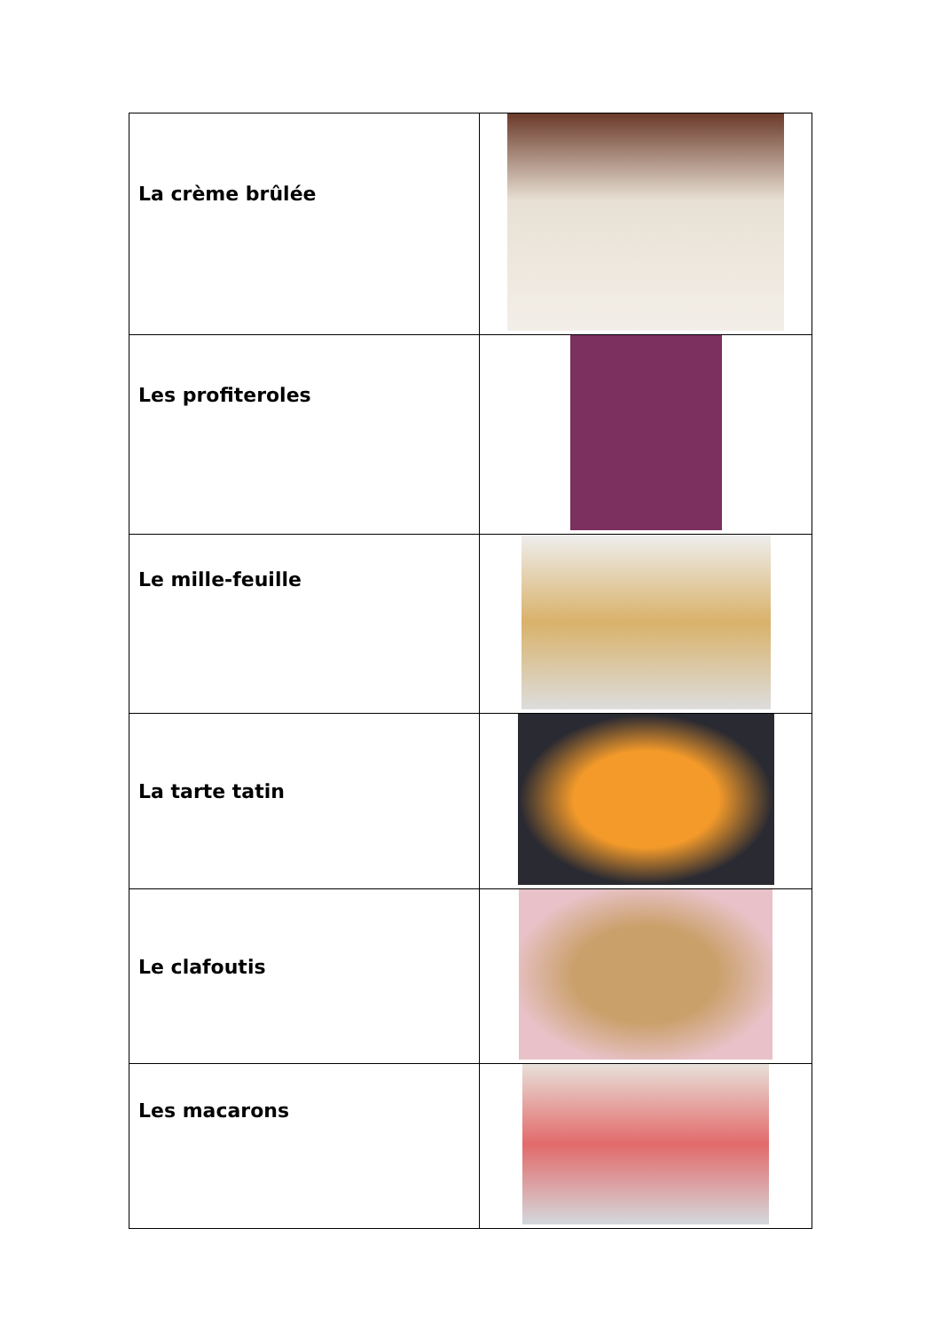| La crème brûlée | |
| Les profiteroles | |
| Le mille-feuille | |
| La tarte tatin | |
| Le clafoutis | |
| Les macarons | |